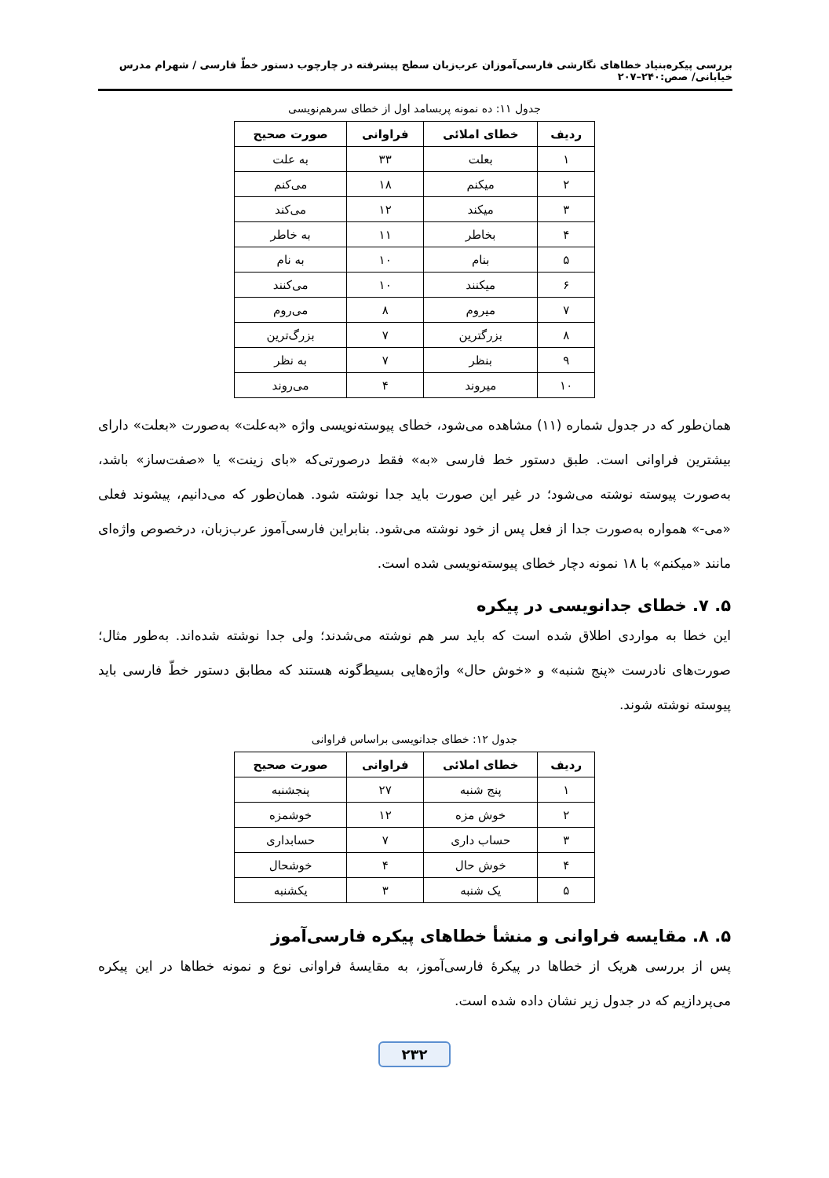بررسی پیکره‌بنیاد خطاهای نگارشی فارسی‌آموزان عرب‌زبان سطح پیشرفته در چارچوب دستور خطّ فارسی / شهرام مدرس خیابانی/ صص:۲۴۰–۲۰۷
جدول ۱۱: ده نمونه پربسامد اول از خطای سرهم‌نویسی
| ردیف | خطای املائی | فراوانی | صورت صحیح |
| --- | --- | --- | --- |
| ۱ | بعلت | ۳۳ | به علت |
| ۲ | میکنم | ۱۸ | می‌کنم |
| ۳ | میکند | ۱۲ | می‌کند |
| ۴ | بخاطر | ۱۱ | به خاطر |
| ۵ | بنام | ۱۰ | به نام |
| ۶ | میکنند | ۱۰ | می‌کنند |
| ۷ | میروم | ۸ | می‌روم |
| ۸ | بزرگترین | ۷ | بزرگ‌ترین |
| ۹ | بنظر | ۷ | به نظر |
| ۱۰ | میروند | ۴ | می‌روند |
همان‌طور که در جدول شماره (۱۱) مشاهده می‌شود، خطای پیوسته‌نویسی واژه «به‌علت» به‌صورت «بعلت» دارای بیشترین فراوانی است. طبق دستور خط فارسی «به» فقط درصورتی‌که «بای زینت» یا «صفت‌ساز» باشد، به‌صورت پیوسته نوشته می‌شود؛ در غیر این صورت باید جدا نوشته شود. همان‌طور که می‌دانیم، پیشوند فعلی «می-» همواره به‌صورت جدا از فعل پس از خود نوشته می‌شود. بنابراین فارسی‌آموز عرب‌زبان، درخصوص واژه‌ای مانند «میکنم» با ۱۸ نمونه دچار خطای پیوسته‌نویسی شده است.
۵. ۷. خطای جدانویسی در پیکره
این خطا به مواردی اطلاق شده است که باید سر هم نوشته می‌شدند؛ ولی جدا نوشته شده‌اند. به‌طور مثال؛ صورت‌های نادرست «پنج شنبه» و «خوش حال» واژه‌هایی بسیط‌گونه هستند که مطابق دستور خطّ فارسی باید پیوسته نوشته شوند.
جدول ۱۲: خطای جدانویسی براساس فراوانی
| ردیف | خطای املائی | فراوانی | صورت صحیح |
| --- | --- | --- | --- |
| ۱ | پنج شنبه | ۲۷ | پنجشنبه |
| ۲ | خوش مزه | ۱۲ | خوشمزه |
| ۳ | حساب داری | ۷ | حسابداری |
| ۴ | خوش حال | ۴ | خوشحال |
| ۵ | یک شنبه | ۳ | یکشنبه |
۵. ۸. مقایسه فراوانی و منشأ خطاهای پیکره فارسی‌آموز
پس از بررسی هریک از خطاها در پیکرۀ فارسی‌آموز، به مقایسۀ فراوانی نوع و نمونه خطاها در این پیکره می‌پردازیم که در جدول زیر نشان داده شده است.
۲۳۲